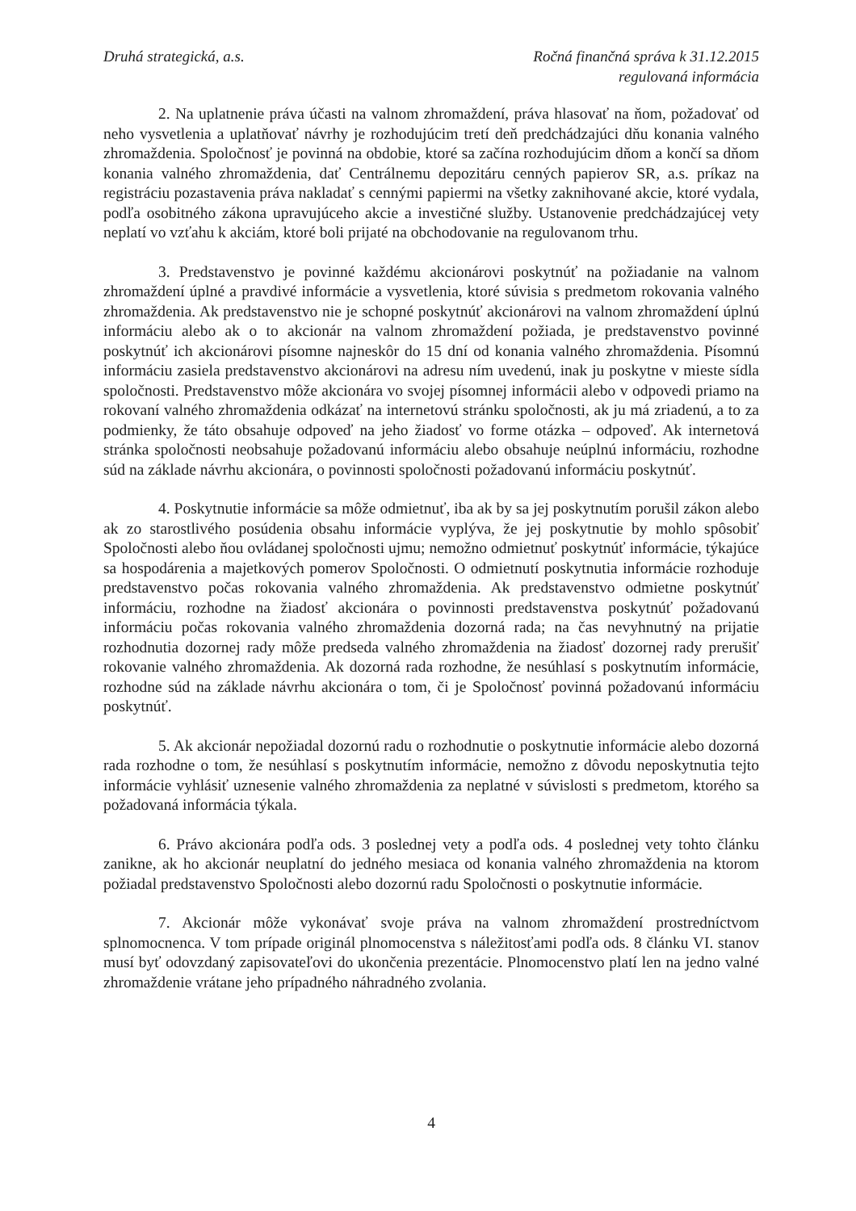Druhá strategická, a.s. Ročná finančná správa k 31.12.2015
regulovaná informácia
2. Na uplatnenie práva účasti na valnom zhromaždení, práva hlasovať na ňom, požadovať od neho vysvetlenia a uplatňovať návrhy je rozhodujúcim tretí deň predchádzajúci dňu konania valného zhromaždenia. Spoločnosť je povinná na obdobie, ktoré sa začína rozhodujúcim dňom a končí sa dňom konania valného zhromaždenia, dať Centrálnemu depozitáru cenných papierov SR, a.s. príkaz na registráciu pozastavenia práva nakladať s cennými papiermi na všetky zaknihované akcie, ktoré vydala, podľa osobitného zákona upravujúceho akcie a investičné služby. Ustanovenie predchádzajúcej vety neplatí vo vzťahu k akciám, ktoré boli prijaté na obchodovanie na regulovanom trhu.
3. Predstavenstvo je povinné každému akcionárovi poskytnúť na požiadanie na valnom zhromaždení úplné a pravdivé informácie a vysvetlenia, ktoré súvisia s predmetom rokovania valného zhromaždenia. Ak predstavenstvo nie je schopné poskytnúť akcionárovi na valnom zhromaždení úplnú informáciu alebo ak o to akcionár na valnom zhromaždení požiada, je predstavenstvo povinné poskytnúť ich akcionárovi písomne najneskôr do 15 dní od konania valného zhromaždenia. Písomnú informáciu zasiela predstavenstvo akcionárovi na adresu ním uvedenú, inak ju poskytne v mieste sídla spoločnosti. Predstavenstvo môže akcionára vo svojej písomnej informácii alebo v odpovedi priamo na rokovaní valného zhromaždenia odkázať na internetovú stránku spoločnosti, ak ju má zriadenú, a to za podmienky, že táto obsahuje odpoveď na jeho žiadosť vo forme otázka – odpoveď. Ak internetová stránka spoločnosti neobsahuje požadovanú informáciu alebo obsahuje neúplnú informáciu, rozhodne súd na základe návrhu akcionára, o povinnosti spoločnosti požadovanú informáciu poskytnúť.
4. Poskytnutie informácie sa môže odmietnuť, iba ak by sa jej poskytnutím porušil zákon alebo ak zo starostlivého posúdenia obsahu informácie vyplýva, že jej poskytnutie by mohlo spôsobiť Spoločnosti alebo ňou ovládanej spoločnosti ujmu; nemožno odmietnuť poskytnúť informácie, týkajúce sa hospodárenia a majetkových pomerov Spoločnosti. O odmietnutí poskytnutia informácie rozhoduje predstavenstvo počas rokovania valného zhromaždenia. Ak predstavenstvo odmietne poskytnúť informáciu, rozhodne na žiadosť akcionára o povinnosti predstavenstva poskytnúť požadovanú informáciu počas rokovania valného zhromaždenia dozorná rada; na čas nevyhnutný na prijatie rozhodnutia dozornej rady môže predseda valného zhromaždenia na žiadosť dozornej rady prerušiť rokovanie valného zhromaždenia. Ak dozorná rada rozhodne, že nesúhlasí s poskytnutím informácie, rozhodne súd na základe návrhu akcionára o tom, či je Spoločnosť povinná požadovanú informáciu poskytnúť.
5. Ak akcionár nepožiadal dozornú radu o rozhodnutie o poskytnutie informácie alebo dozorná rada rozhodne o tom, že nesúhlasí s poskytnutím informácie, nemožno z dôvodu neposkytnutia tejto informácie vyhlásiť uznesenie valného zhromaždenia za neplatné v súvislosti s predmetom, ktorého sa požadovaná informácia týkala.
6. Právo akcionára podľa ods. 3 poslednej vety a podľa ods. 4 poslednej vety tohto článku zanikne, ak ho akcionár neuplatní do jedného mesiaca od konania valného zhromaždenia na ktorom požiadal predstavenstvo Spoločnosti alebo dozornú radu Spoločnosti o poskytnutie informácie.
7. Akcionár môže vykonávať svoje práva na valnom zhromaždení prostredníctvom splnomocnenca. V tom prípade originál plnomocenstva s náležitosťami podľa ods. 8 článku VI. stanov musí byť odovzdaný zapisovateľovi do ukončenia prezentácie. Plnomocenstvo platí len na jedno valné zhromaždenie vrátane jeho prípadného náhradného zvolania.
4